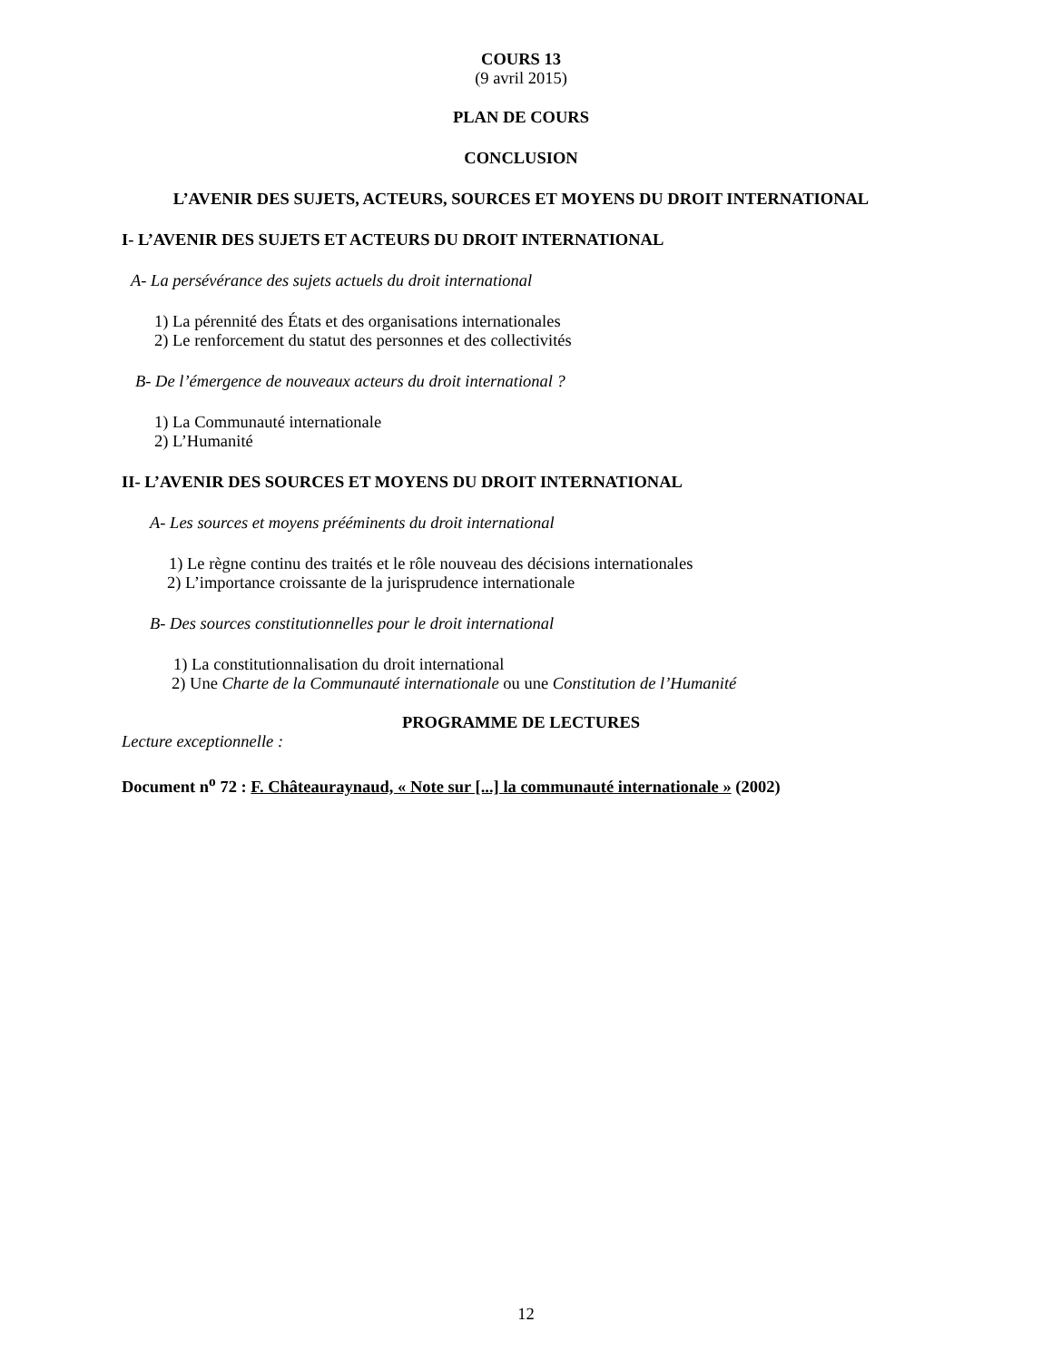COURS 13
(9 avril 2015)
PLAN DE COURS
CONCLUSION
L’AVENIR DES SUJETS, ACTEURS, SOURCES ET MOYENS DU DROIT INTERNATIONAL
I- L’AVENIR DES SUJETS ET ACTEURS DU DROIT INTERNATIONAL
A- La persévérance des sujets actuels du droit international
1) La pérennité des États et des organisations internationales
2) Le renforcement du statut des personnes et des collectivités
B- De l’émergence de nouveaux acteurs du droit international ?
1) La Communauté internationale
2) L’Humanité
II- L’AVENIR DES SOURCES ET MOYENS DU DROIT INTERNATIONAL
A- Les sources et moyens prééminents du droit international
1) Le règne continu des traités et le rôle nouveau des décisions internationales
2) L’importance croissante de la jurisprudence internationale
B- Des sources constitutionnelles pour le droit international
1) La constitutionnalisation du droit international
2) Une Charte de la Communauté internationale ou une Constitution de l’Humanité
PROGRAMME DE LECTURES
Lecture exceptionnelle :
Document n<sup>o</sup> 72 : F. Châteauraynaud, « Note sur [...] la communauté internationale » (2002)
12